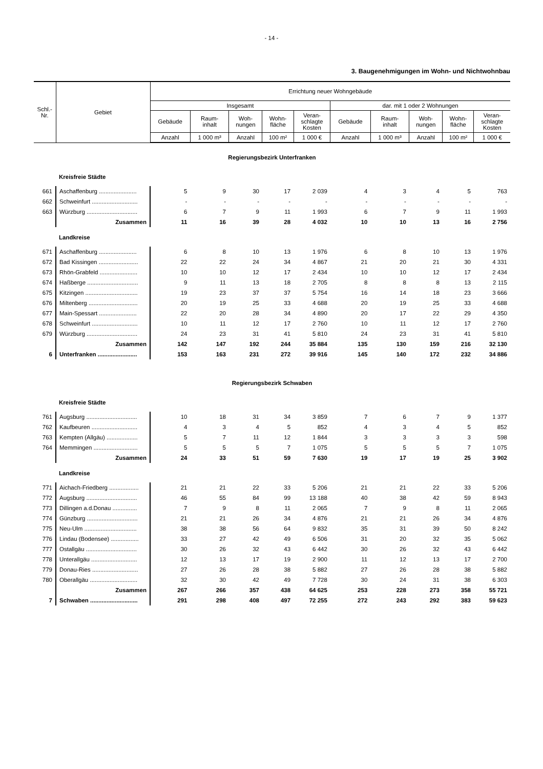- 14 -
3. Baugenehmigungen im Wohn- und Nichtwohnbau
| Schl.- Nr. | Gebiet | Errichtung neuer Wohngebäude | | | | | | | | | |
| --- | --- | --- | --- | --- | --- | --- | --- | --- | --- | --- | --- |
| | | Insgesamt | | | | | dar. mit 1 oder 2 Wohnungen | | | | |
| | | Gebäude | Raum- inhalt | Woh- nungen | Wohn- fläche | Veran- schlagte Kosten | Gebäude | Raum- inhalt | Woh- nungen | Wohn- fläche | Veran- schlagte Kosten |
| | | Anzahl | 1 000 m³ | Anzahl | 100 m² | 1 000 € | Anzahl | 1 000 m³ | Anzahl | 100 m² | 1 000 € |
| Regierungsbezirk Unterfranken | | | | | | | | | | | |
| | Kreisfreie Städte | | | | | | | | | | |
| 661 | Aschaffenburg ....................... | 5 | 9 | 30 | 17 | 2 039 | 4 | 3 | 4 | 5 | 763 |
| 662 | Schweinfurt ............................ | - | - | - | - | - | - | - | - | - | - |
| 663 | Würzburg ............................... | 6 | 7 | 9 | 11 | 1 993 | 6 | 7 | 9 | 11 | 1 993 |
| | Zusammen | 11 | 16 | 39 | 28 | 4 032 | 10 | 10 | 13 | 16 | 2 756 |
| | Landkreise | | | | | | | | | | |
| 671 | Aschaffenburg ....................... | 6 | 8 | 10 | 13 | 1 976 | 6 | 8 | 10 | 13 | 1 976 |
| 672 | Bad Kissingen ........................ | 22 | 22 | 24 | 34 | 4 867 | 21 | 20 | 21 | 30 | 4 331 |
| 673 | Rhön-Grabfeld ....................... | 10 | 10 | 12 | 17 | 2 434 | 10 | 10 | 12 | 17 | 2 434 |
| 674 | Haßberge ............................... | 9 | 11 | 13 | 18 | 2 705 | 8 | 8 | 8 | 13 | 2 115 |
| 675 | Kitzingen ................................ | 19 | 23 | 37 | 37 | 5 754 | 16 | 14 | 18 | 23 | 3 666 |
| 676 | Miltenberg .............................. | 20 | 19 | 25 | 33 | 4 688 | 20 | 19 | 25 | 33 | 4 688 |
| 677 | Main-Spessart ....................... | 22 | 20 | 28 | 34 | 4 890 | 20 | 17 | 22 | 29 | 4 350 |
| 678 | Schweinfurt ............................ | 10 | 11 | 12 | 17 | 2 760 | 10 | 11 | 12 | 17 | 2 760 |
| 679 | Würzburg ............................... | 24 | 23 | 31 | 41 | 5 810 | 24 | 23 | 31 | 41 | 5 810 |
| | Zusammen | 142 | 147 | 192 | 244 | 35 884 | 135 | 130 | 159 | 216 | 32 130 |
| 6 | Unterfranken ........................ | 153 | 163 | 231 | 272 | 39 916 | 145 | 140 | 172 | 232 | 34 886 |
| Regierungsbezirk Schwaben | | | | | | | | | | | |
| | Kreisfreie Städte | | | | | | | | | | |
| 761 | Augsburg ............................... | 10 | 18 | 31 | 34 | 3 859 | 7 | 6 | 7 | 9 | 1 377 |
| 762 | Kaufbeuren ............................ | 4 | 3 | 4 | 5 | 852 | 4 | 3 | 4 | 5 | 852 |
| 763 | Kempten (Allgäu) ................... | 5 | 7 | 11 | 12 | 1 844 | 3 | 3 | 3 | 3 | 598 |
| 764 | Memmingen ........................... | 5 | 5 | 5 | 7 | 1 075 | 5 | 5 | 5 | 7 | 1 075 |
| | Zusammen | 24 | 33 | 51 | 59 | 7 630 | 19 | 17 | 19 | 25 | 3 902 |
| | Landkreise | | | | | | | | | | |
| 771 | Aichach-Friedberg .................. | 21 | 21 | 22 | 33 | 5 206 | 21 | 21 | 22 | 33 | 5 206 |
| 772 | Augsburg ............................... | 46 | 55 | 84 | 99 | 13 188 | 40 | 38 | 42 | 59 | 8 943 |
| 773 | Dillingen a.d.Donau ............... | 7 | 9 | 8 | 11 | 2 065 | 7 | 9 | 8 | 11 | 2 065 |
| 774 | Günzburg ............................... | 21 | 21 | 26 | 34 | 4 876 | 21 | 21 | 26 | 34 | 4 876 |
| 775 | Neu-Ulm ................................ | 38 | 38 | 56 | 64 | 9 832 | 35 | 31 | 39 | 50 | 8 242 |
| 776 | Lindau (Bodensee) ................. | 33 | 27 | 42 | 49 | 6 506 | 31 | 20 | 32 | 35 | 5 062 |
| 777 | Ostallgäu ............................... | 30 | 26 | 32 | 43 | 6 442 | 30 | 26 | 32 | 43 | 6 442 |
| 778 | Unterallgäu ............................ | 12 | 13 | 17 | 19 | 2 900 | 11 | 12 | 13 | 17 | 2 700 |
| 779 | Donau-Ries ............................ | 27 | 26 | 28 | 38 | 5 882 | 27 | 26 | 28 | 38 | 5 882 |
| 780 | Oberallgäu ............................. | 32 | 30 | 42 | 49 | 7 728 | 30 | 24 | 31 | 38 | 6 303 |
| | Zusammen | 267 | 266 | 357 | 438 | 64 625 | 253 | 228 | 273 | 358 | 55 721 |
| 7 | Schwaben ............................. | 291 | 298 | 408 | 497 | 72 255 | 272 | 243 | 292 | 383 | 59 623 |